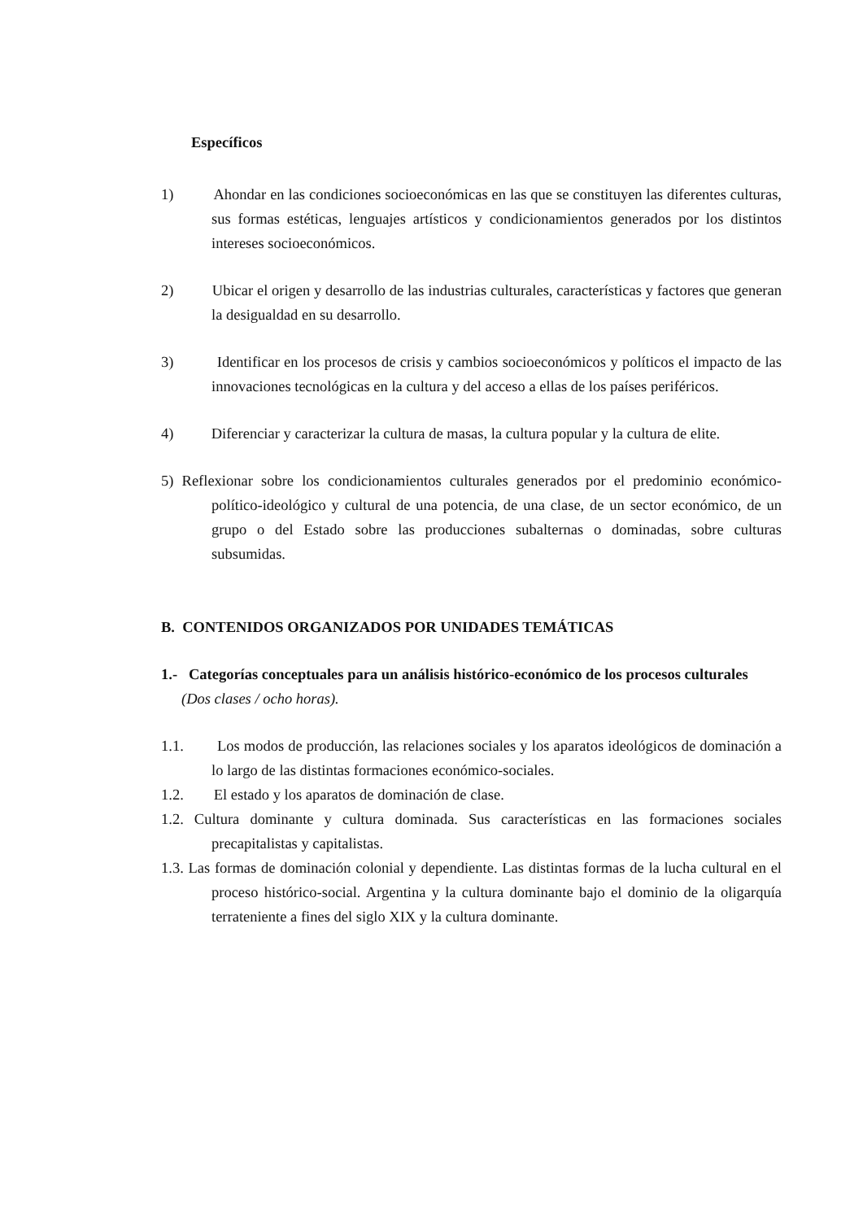Específicos
1) Ahondar en las condiciones socioeconómicas en las que se constituyen las diferentes culturas, sus formas estéticas, lenguajes artísticos y condicionamientos generados por los distintos intereses socioeconómicos.
2) Ubicar el origen y desarrollo de las industrias culturales, características y factores que generan la desigualdad en su desarrollo.
3) Identificar en los procesos de crisis y cambios socioeconómicos y políticos el impacto de las innovaciones tecnológicas en la cultura y del acceso a ellas de los países periféricos.
4) Diferenciar y caracterizar la cultura de masas, la cultura popular y la cultura de elite.
5) Reflexionar sobre los condicionamientos culturales generados por el predominio económico-político-ideológico y cultural de una potencia, de una clase, de un sector económico, de un grupo o del Estado sobre las producciones subalternas o dominadas, sobre culturas subsumidas.
B. CONTENIDOS ORGANIZADOS POR UNIDADES TEMÁTICAS
1.- Categorías conceptuales para un análisis histórico-económico de los procesos culturales
(Dos clases / ocho horas).
1.1. Los modos de producción, las relaciones sociales y los aparatos ideológicos de dominación a lo largo de las distintas formaciones económico-sociales.
1.2. El estado y los aparatos de dominación de clase.
1.2. Cultura dominante y cultura dominada. Sus características en las formaciones sociales precapitalistas y capitalistas.
1.3. Las formas de dominación colonial y dependiente. Las distintas formas de la lucha cultural en el proceso histórico-social. Argentina y la cultura dominante bajo el dominio de la oligarquía terrateniente a fines del siglo XIX y la cultura dominante.